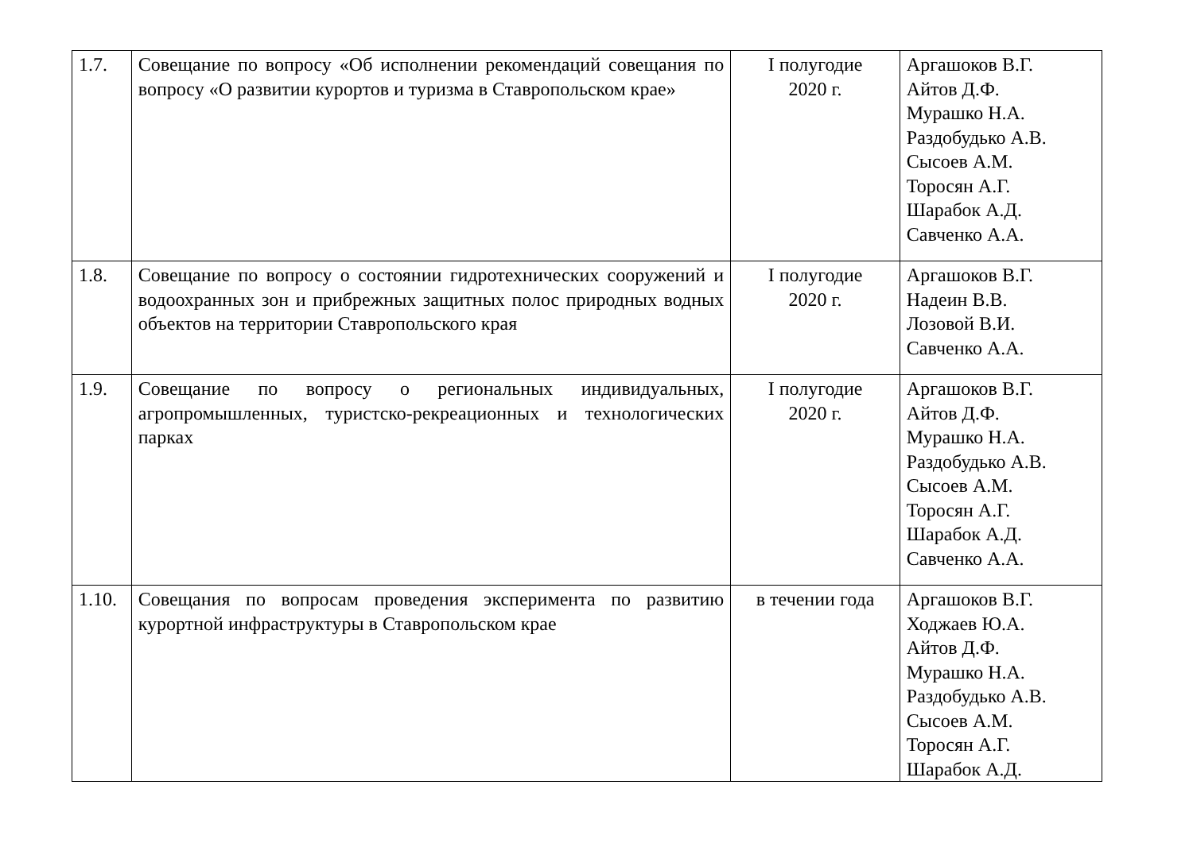| 1.7. | Совещание по вопросу «Об исполнении рекомендаций совещания по вопросу «О развитии курортов и туризма в Ставропольском крае» | I полугодие 2020 г. | Аргашоков В.Г. Айтов Д.Ф. Мурашко Н.А. Раздобудько А.В. Сысоев А.М. Торосян А.Г. Шарабок А.Д. Савченко А.А. |
| 1.8. | Совещание по вопросу о состоянии гидротехнических сооружений и водоохранных зон и прибрежных защитных полос природных водных объектов на территории Ставропольского края | I полугодие 2020 г. | Аргашоков В.Г. Надеин В.В. Лозовой В.И. Савченко А.А. |
| 1.9. | Совещание по вопросу о региональных индивидуальных, агропромышленных, туристско-рекреационных и технологических парках | I полугодие 2020 г. | Аргашоков В.Г. Айтов Д.Ф. Мурашко Н.А. Раздобудько А.В. Сысоев А.М. Торосян А.Г. Шарабок А.Д. Савченко А.А. |
| 1.10. | Совещания по вопросам проведения эксперимента по развитию курортной инфраструктуры в Ставропольском крае | в течении года | Аргашоков В.Г. Ходжаев Ю.А. Айтов Д.Ф. Мурашко Н.А. Раздобудько А.В. Сысоев А.М. Торосян А.Г. Шарабок А.Д. |